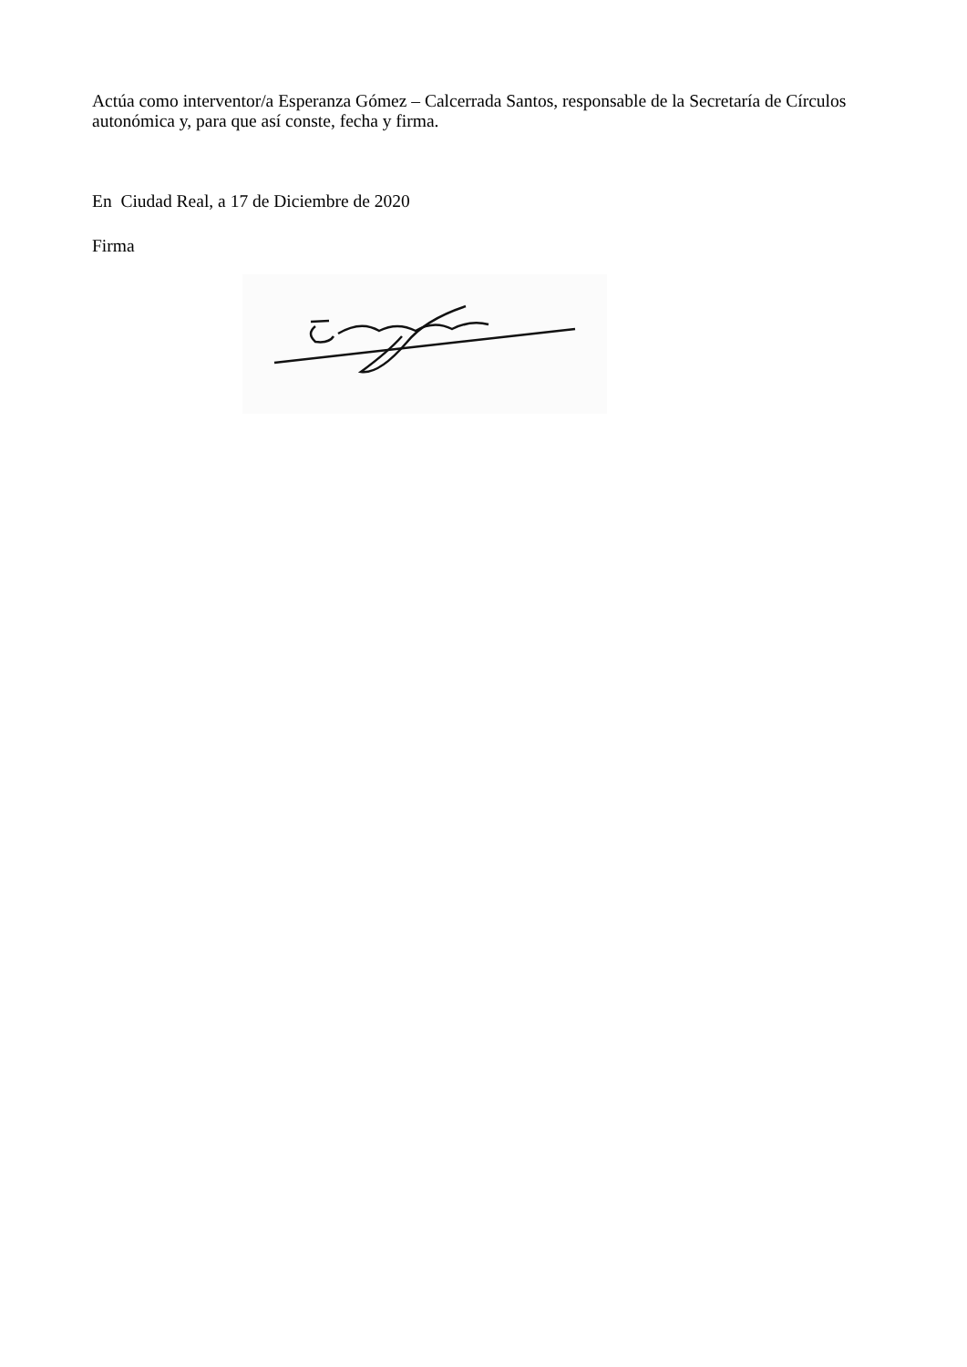Actúa como interventor/a Esperanza Gómez – Calcerrada Santos, responsable de la Secretaría de Círculos autonómica y, para que así conste, fecha y firma.
En Ciudad Real, a 17 de Diciembre de 2020
Firma